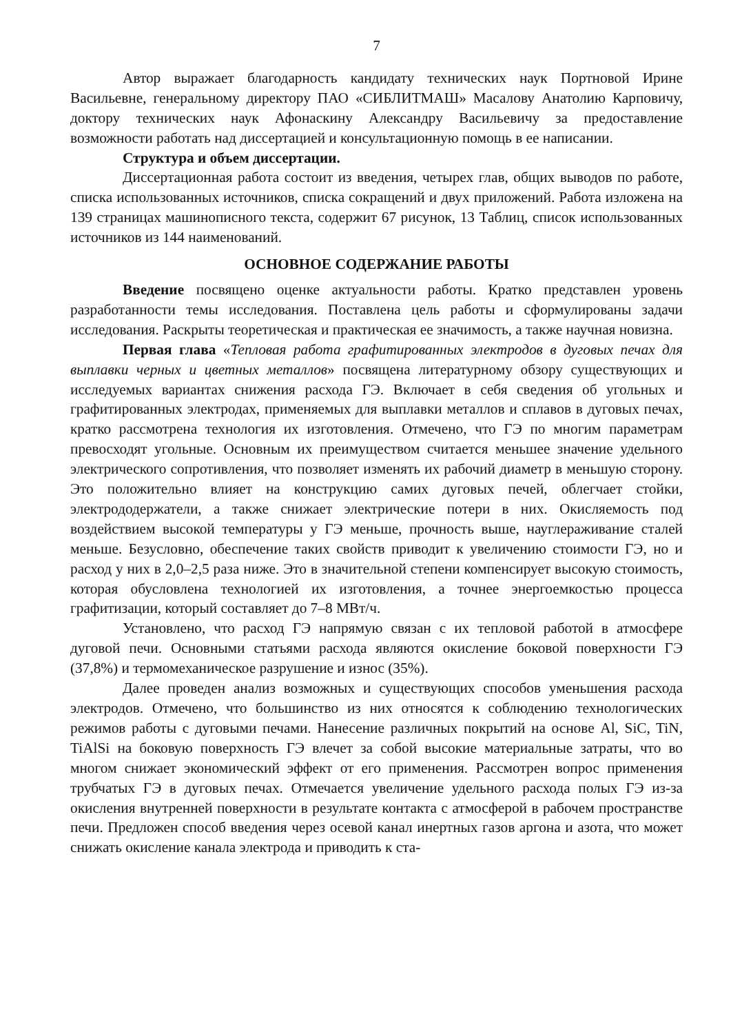7
Автор выражает благодарность кандидату технических наук Портновой Ирине Васильевне, генеральному директору ПАО «СИБЛИТМАШ» Масалову Анатолию Карповичу, доктору технических наук Афонаскину Александру Васильевичу за предоставление возможности работать над диссертацией и консультационную помощь в ее написании.
Структура и объем диссертации.
Диссертационная работа состоит из введения, четырех глав, общих выводов по работе, списка использованных источников, списка сокращений и двух приложений. Работа изложена на 139 страницах машинописного текста, содержит 67 рисунок, 13 Таблиц, список использованных источников из 144 наименований.
ОСНОВНОЕ СОДЕРЖАНИЕ РАБОТЫ
Введение посвящено оценке актуальности работы. Кратко представлен уровень разработанности темы исследования. Поставлена цель работы и сформулированы задачи исследования. Раскрыты теоретическая и практическая ее значимость, а также научная новизна.
Первая глава «Тепловая работа графитированных электродов в дуговых печах для выплавки черных и цветных металлов» посвящена литературному обзору существующих и исследуемых вариантах снижения расхода ГЭ. Включает в себя сведения об угольных и графитированных электродах, применяемых для выплавки металлов и сплавов в дуговых печах, кратко рассмотрена технология их изготовления. Отмечено, что ГЭ по многим параметрам превосходят угольные. Основным их преимуществом считается меньшее значение удельного электрического сопротивления, что позволяет изменять их рабочий диаметр в меньшую сторону. Это положительно влияет на конструкцию самих дуговых печей, облегчает стойки, электрододержатели, а также снижает электрические потери в них. Окисляемость под воздействием высокой температуры у ГЭ меньше, прочность выше, науглераживание сталей меньше. Безусловно, обеспечение таких свойств приводит к увеличению стоимости ГЭ, но и расход у них в 2,0–2,5 раза ниже. Это в значительной степени компенсирует высокую стоимость, которая обусловлена технологией их изготовления, а точнее энергоемкостью процесса графитизации, который составляет до 7–8 МВт/ч.
Установлено, что расход ГЭ напрямую связан с их тепловой работой в атмосфере дуговой печи. Основными статьями расхода являются окисление боковой поверхности ГЭ (37,8%) и термомеханическое разрушение и износ (35%).
Далее проведен анализ возможных и существующих способов уменьшения расхода электродов. Отмечено, что большинство из них относятся к соблюдению технологических режимов работы с дуговыми печами. Нанесение различных покрытий на основе Al, SiC, TiN, TiAlSi на боковую поверхность ГЭ влечет за собой высокие материальные затраты, что во многом снижает экономический эффект от его применения. Рассмотрен вопрос применения трубчатых ГЭ в дуговых печах. Отмечается увеличение удельного расхода полых ГЭ из-за окисления внутренней поверхности в результате контакта с атмосферой в рабочем пространстве печи. Предложен способ введения через осевой канал инертных газов аргона и азота, что может снижать окисление канала электрода и приводить к ста-